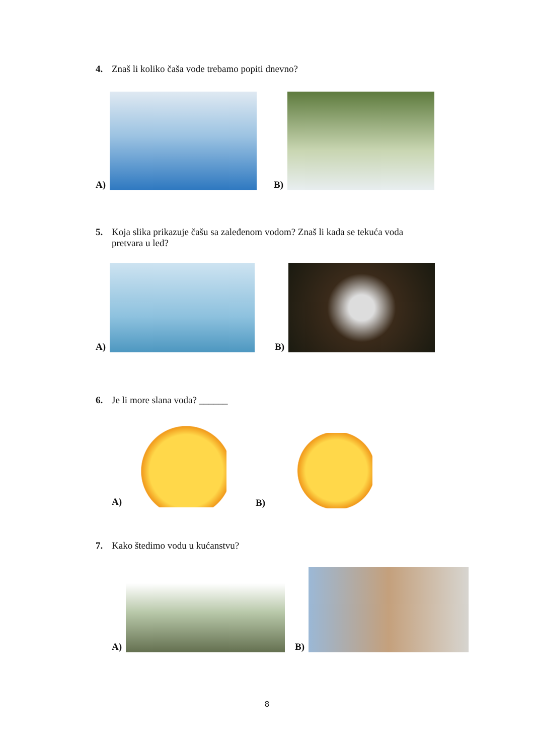4. Znaš li koliko čaša vode trebamo popiti dnevno?
A) B)
5. Koja slika prikazuje čašu sa zaleđenom vodom? Znaš li kada se tekuća voda
pretvara u led?
A) B)
6. Je li more slana voda? ______
A)
B)
7. Kako štedimo vodu u kućanstvu?
A)
B)
8